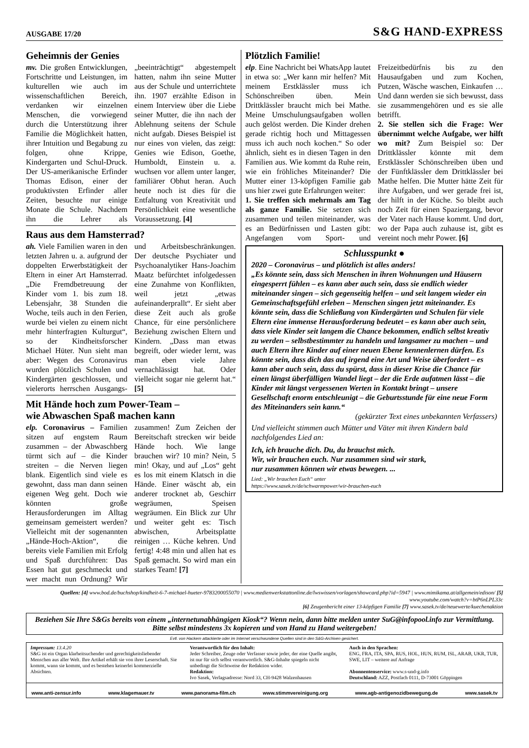AUSGABE 17/20 S&G HAND-EXPRESS
Geheimnis der Genies
mv. Die großen Entwicklungen, Fortschritte und Leistungen, im kulturellen wie auch im wissenschaftlichen Bereich, verdanken wir einzelnen Menschen, die vorwiegend durch die Unterstützung ihrer Familie die Möglichkeit hatten, ihrer Intuition und Begabung zu folgen, ohne Krippe, Kindergarten und Schul-Druck. Der US-amerikanische Erfinder Thomas Edison, einer der produktivsten Erfinder aller Zeiten, besuchte nur einige Monate die Schule. Nachdem ihn die Lehrer als „beeinträchtigt“ abgestempelt hatten, nahm ihn seine Mutter aus der Schule und unterrichtete ihn. 1907 erzählte Edison in einem Interview über die Liebe seiner Mutter, die ihn nach der Ablehnung seitens der Schule nicht aufgab. Dieses Beispiel ist nur eines von vielen, das zeigt: Genies wie Edison, Goethe, Humboldt, Einstein u. a. wuchsen vor allem unter langer, familiärer Obhut heran. Auch heute noch ist dies für die Entfaltung von Kreativität und Persönlichkeit eine wesentliche Voraussetzung. [4]
Raus aus dem Hamsterrad?
ah. Viele Familien waren in den letzten Jahren u. a. aufgrund der doppelten Erwerbstätigkeit der Eltern in einer Art Hamsterrad. „Die Fremdbetreuung der Kinder vom 1. bis zum 18. Lebensjahr, 38 Stunden die Woche, teils auch in den Ferien, wurde bei vielen zu einem nicht mehr hinterfragten Kulturgut“, so der Kindheitsforscher Michael Hüter. Nun sieht man aber: Wegen des Coronavirus wurden plötzlich Schulen und Kindergärten geschlossen, und vielerorts herrschen Ausgangs- und Arbeitsbeschränkungen. Der deutsche Psychiater und Psychoanalytiker Hans-Joachim Maatz befürchtet infolgedessen eine Zunahme von Konflikten, weil jetzt „etwas aufeinanderprallt“. Er sieht aber diese Zeit auch als große Chance, für eine persönlichere Beziehung zwischen Eltern und Kindern. „Dass man etwas begreift, oder wieder lernt, was man eben viele Jahre vernachlässigt hat. Oder vielleicht sogar nie gelernt hat.“ [5]
Mit Hände hoch zum Power-Team –
wie Abwaschen Spaß machen kann
elp. Coronavirus – Familien sitzen auf engstem Raum zusammen – der Abwaschberg türmt sich auf – die Kinder streiten – die Nerven liegen blank. Eigentlich sind viele es gewohnt, dass man dann seinen eigenen Weg geht. Doch wie könnten große Herausforderungen im Alltag gemeinsam gemeistert werden? Vielleicht mit der sogenannten „Hände-Hoch-Aktion“, die bereits viele Familien mit Erfolg und Spaß durchführen: Das Essen hat gut geschmeckt und wer macht nun Ordnung? Wir zusammen! Zum Zeichen der Bereitschaft strecken wir beide Hände hoch. Wie lange brauchen wir? 10 min? Nein, 5 min! Okay, und auf „Los“ geht es los mit einem Klatsch in die Hände. Einer wäscht ab, ein anderer trocknet ab, Geschirr wegräumen, Speisen wegräumen. Ein Blick zur Uhr und weiter geht es: Tisch abwischen, Arbeitsplatte reinigen … Küche kehren. Und fertig! 4:48 min und allen hat es Spaß gemacht. So wird man ein starkes Team! [7]
Plötzlich Familie!
elp. Eine Nachricht bei WhatsApp lautet in etwa so: „Wer kann mir helfen? Mit meinem Erstklässler muss ich Schönschreiben üben. Mein Drittklässler braucht mich bei Mathe. Meine Umschulungsaufgaben wollen auch gelöst werden. Die Kinder drehen gerade richtig hoch und Mittagessen muss ich auch noch kochen.“ So oder ähnlich, sieht es in diesen Tagen in den Familien aus. Wie kommt da Ruhe rein, wie ein fröhliches Miteinander? Die Mutter einer 13-köpfigen Familie gab uns hier zwei gute Erfahrungen weiter:
1. Sie treffen sich mehrmals am Tag als ganze Familie. Sie setzen sich zusammen und teilen miteinander, was es an Bedürfnissen und Lasten gibt: Angefangen vom Sport- und Freizeitbedürfnis bis zu den Hausaufgaben und zum Kochen, Putzen, Wäsche waschen, Einkaufen … Und dann werden sie sich bewusst, dass sie zusammengehören und es sie alle betrifft.
2. Sie stellen sich die Frage: Wer übernimmt welche Aufgabe, wer hilft wo mit? Zum Beispiel so: Der Drittklässler könnte mit dem Erstklässler Schönschreiben üben und der Fünftklässler dem Drittklässler bei Mathe helfen. Die Mutter hätte Zeit für ihre Aufgaben, und wer gerade frei ist, der hilft in der Küche. So bleibt auch noch Zeit für einen Spaziergang, bevor der Vater nach Hause kommt. Und dort, wo der Papa auch zuhause ist, gibt es vereint noch mehr Power. [6]
Schlusspunkt ●
2020 – Coronavirus – und plötzlich ist alles anders!
„Es könnte sein, dass sich Menschen in ihren Wohnungen und Häusern eingesperrt fühlen – es kann aber auch sein, dass sie endlich wieder miteinander singen – sich gegenseitig helfen – und seit langem wieder ein Gemeinschaftsgefühl erleben – Menschen singen jetzt miteinander. Es könnte sein, dass die Schließung von Kindergärten und Schulen für viele Eltern eine immense Herausforderung bedeutet – es kann aber auch sein, dass viele Kinder seit langem die Chance bekommen, endlich selbst kreativ zu werden – selbstbestimmter zu handeln und langsamer zu machen – und auch Eltern ihre Kinder auf einer neuen Ebene kennenlernen dürfen. Es könnte sein, dass dich das auf irgend eine Art und Weise überfordert – es kann aber auch sein, dass du spürst, dass in dieser Krise die Chance für einen längst überfälligen Wandel liegt – der die Erde aufatmen lässt – die Kinder mit längst vergessenen Werten in Kontakt bringt – unsere Gesellschaft enorm entschleunigt – die Geburtsstunde für eine neue Form des Miteinanders sein kann.“
(gekürzter Text eines unbekannten Verfassers)
Und vielleicht stimmen auch Mütter und Väter mit ihren Kindern bald nachfolgendes Lied an:
Ich, ich brauche dich. Du, du brauchst mich.
Wir, wir brauchen euch. Nur zusammen sind wir stark,
nur zusammen können wir etwas bewegen. ...
Lied: „Wir brauchen Euch“ unter
https://www.sasek.tv/de/schwarmpower/wir-brauchen-euch
Quellen: [4] www.bod.de/buchshop/kindheit-6-7-michael-hueter-9783200055070 | www.medienwerkstattonline.de/lwswissen/vorlagen/showcard.php?id=5947 | www.mimikama.at/allgemein/edison/ [5] www.youtube.com/watch?v=btP6nLPL33c
[6] Zeugenbericht einer 13-köpfigen Familie [7] www.sasek.tv/de/neuewerte/kuechenaktion
Beziehen Sie Ihre S&Gs bereits von einem „internetunabhängigen Kiosk“? Wenn nein, dann bitte melden unter SuG@infopool.info zur Vermittlung. Bitte selbst mindestens 3x kopieren und von Hand zu Hand weitergeben!
Evtl. von Hackern attackierte oder im Internet verschwundene Quellen sind in den S&G-Archiven gesichert.
Impressum: 13.4.20
S&G ist ein Organ klarheitsuchender und gerechtigkeitsliebender Menschen aus aller Welt. Ihre Artikel erhält sie von ihrer Leserschaft. Sie kommt, wann sie kommt, und es bestehen keinerlei kommerzielle Absichten.
Verantwortlich für den Inhalt:
Jeder Schreiber, Zeuge oder Verfasser sowie jeder, der eine Quelle angibt, ist nur für sich selbst verantwortlich. S&G-Inhalte spiegeln nicht unbedingt die Sichtweise der Redaktion wider.
Redaktion:
Ivo Sasek, Verlagsadresse: Nord 33, CH-9428 Walzenhausen
Auch in den Sprachen:
ENG, FRA, ITA, SPA, RUS, HOL, HUN, RUM, ISL, ARAB, UKR, TUR, SWE, LIT – weitere auf Anfrage
Abonnentenservice: www.s-und-g.info
Deutschland: AZZ, Postfach 0111, D-73001 Göppingen
www.anti-zensur.info www.klagemauer.tv www.panorama-film.ch www.stimmvereinigung.org www.agb-antigenozidbewegung.de www.sasek.tv